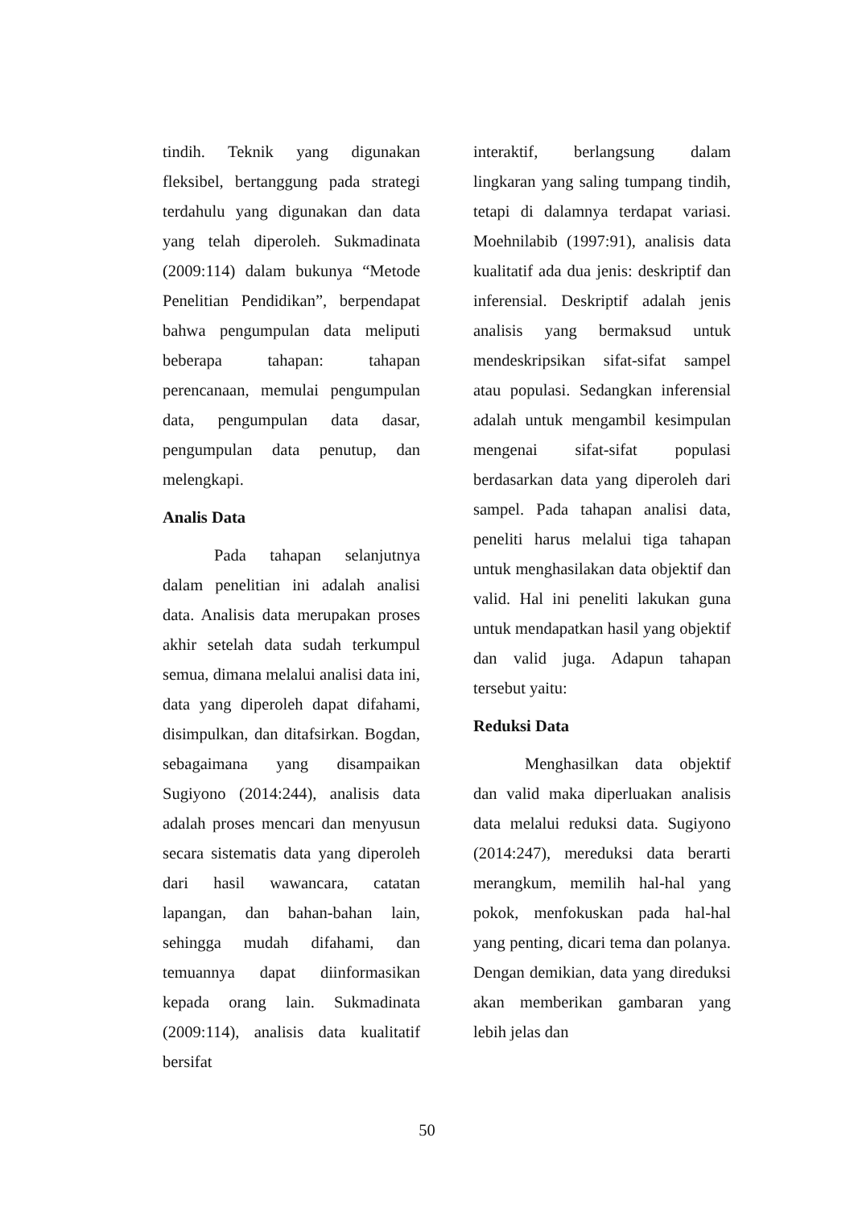tindih. Teknik yang digunakan fleksibel, bertanggung pada strategi terdahulu yang digunakan dan data yang telah diperoleh. Sukmadinata (2009:114) dalam bukunya “Metode Penelitian Pendidikan”, berpendapat bahwa pengumpulan data meliputi beberapa tahapan: tahapan perencanaan, memulai pengumpulan data, pengumpulan data dasar, pengumpulan data penutup, dan melengkapi.
Analis Data
Pada tahapan selanjutnya dalam penelitian ini adalah analisi data. Analisis data merupakan proses akhir setelah data sudah terkumpul semua, dimana melalui analisi data ini, data yang diperoleh dapat difahami, disimpulkan, dan ditafsirkan. Bogdan, sebagaimana yang disampaikan Sugiyono (2014:244), analisis data adalah proses mencari dan menyusun secara sistematis data yang diperoleh dari hasil wawancara, catatan lapangan, dan bahan-bahan lain, sehingga mudah difahami, dan temuannya dapat diinformasikan kepada orang lain. Sukmadinata (2009:114), analisis data kualitatif bersifat
interaktif, berlangsung dalam lingkaran yang saling tumpang tindih, tetapi di dalamnya terdapat variasi. Moehnilabib (1997:91), analisis data kualitatif ada dua jenis: deskriptif dan inferensial. Deskriptif adalah jenis analisis yang bermaksud untuk mendeskripsikan sifat-sifat sampel atau populasi. Sedangkan inferensial adalah untuk mengambil kesimpulan mengenai sifat-sifat populasi berdasarkan data yang diperoleh dari sampel. Pada tahapan analisi data, peneliti harus melalui tiga tahapan untuk menghasilakan data objektif dan valid. Hal ini peneliti lakukan guna untuk mendapatkan hasil yang objektif dan valid juga. Adapun tahapan tersebut yaitu:
Reduksi Data
Menghasilkan data objektif dan valid maka diperluakan analisis data melalui reduksi data. Sugiyono (2014:247), mereduksi data berarti merangkum, memilih hal-hal yang pokok, menfokuskan pada hal-hal yang penting, dicari tema dan polanya. Dengan demikian, data yang direduksi akan memberikan gambaran yang lebih jelas dan
50